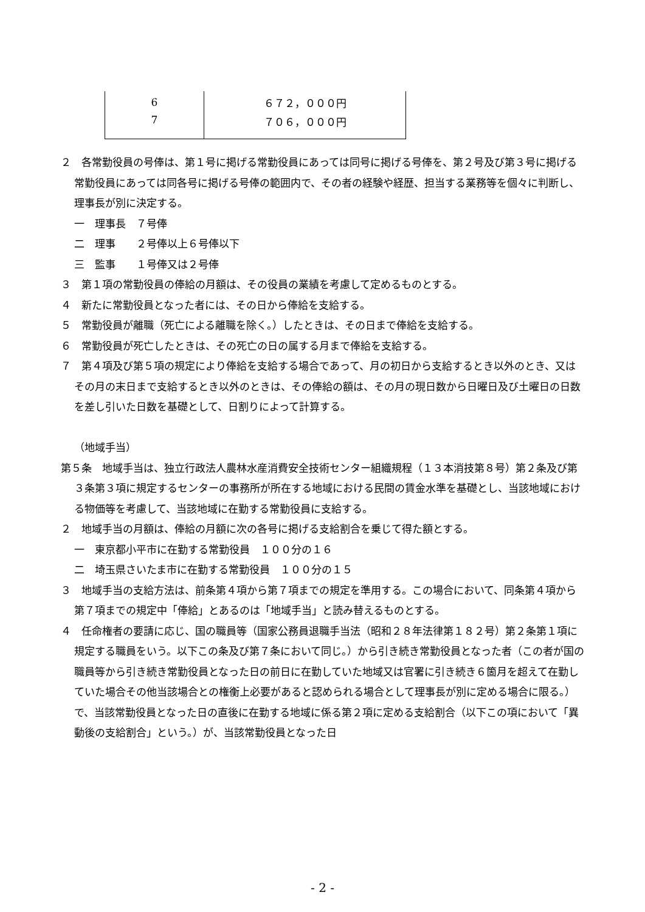| 6 | ６７２，０００円 |
| 7 | ７０６，０００円 |
２　各常勤役員の号俸は、第１号に掲げる常勤役員にあっては同号に掲げる号俸を、第２号及び第３号に掲げる常勤役員にあっては同各号に掲げる号俸の範囲内で、その者の経験や経歴、担当する業務等を個々に判断し、理事長が別に決定する。
一　理事長　７号俸
二　理事　　２号俸以上６号俸以下
三　監事　　１号俸又は２号俸
３　第１項の常勤役員の俸給の月額は、その役員の業績を考慮して定めるものとする。
４　新たに常勤役員となった者には、その日から俸給を支給する。
５　常勤役員が離職（死亡による離職を除く。）したときは、その日まで俸給を支給する。
６　常勤役員が死亡したときは、その死亡の日の属する月まで俸給を支給する。
７　第４項及び第５項の規定により俸給を支給する場合であって、月の初日から支給するとき以外のとき、又はその月の末日まで支給するとき以外のときは、その俸給の額は、その月の現日数から日曜日及び土曜日の日数を差し引いた日数を基礎として、日割りによって計算する。
（地域手当）
第５条　地域手当は、独立行政法人農林水産消費安全技術センター組織規程（１３本消技第８号）第２条及び第３条第３項に規定するセンターの事務所が所在する地域における民間の賃金水準を基礎とし、当該地域における物価等を考慮して、当該地域に在勤する常勤役員に支給する。
２　地域手当の月額は、俸給の月額に次の各号に掲げる支給割合を乗じて得た額とする。
一　東京都小平市に在勤する常勤役員　１００分の１６
二　埼玉県さいたま市に在勤する常勤役員　１００分の１５
３　地域手当の支給方法は、前条第４項から第７項までの規定を準用する。この場合において、同条第４項から第７項までの規定中「俸給」とあるのは「地域手当」と読み替えるものとする。
４　任命権者の要請に応じ、国の職員等（国家公務員退職手当法（昭和２８年法律第１８２号）第２条第１項に規定する職員をいう。以下この条及び第７条において同じ。）から引き続き常勤役員となった者（この者が国の職員等から引き続き常勤役員となった日の前日に在勤していた地域又は官署に引き続き６箇月を超えて在勤していた場合その他当該場合との権衡上必要があると認められる場合として理事長が別に定める場合に限る。）で、当該常勤役員となった日の直後に在勤する地域に係る第２項に定める支給割合（以下この項において「異動後の支給割合」という。）が、当該常勤役員となった日
- 2 -